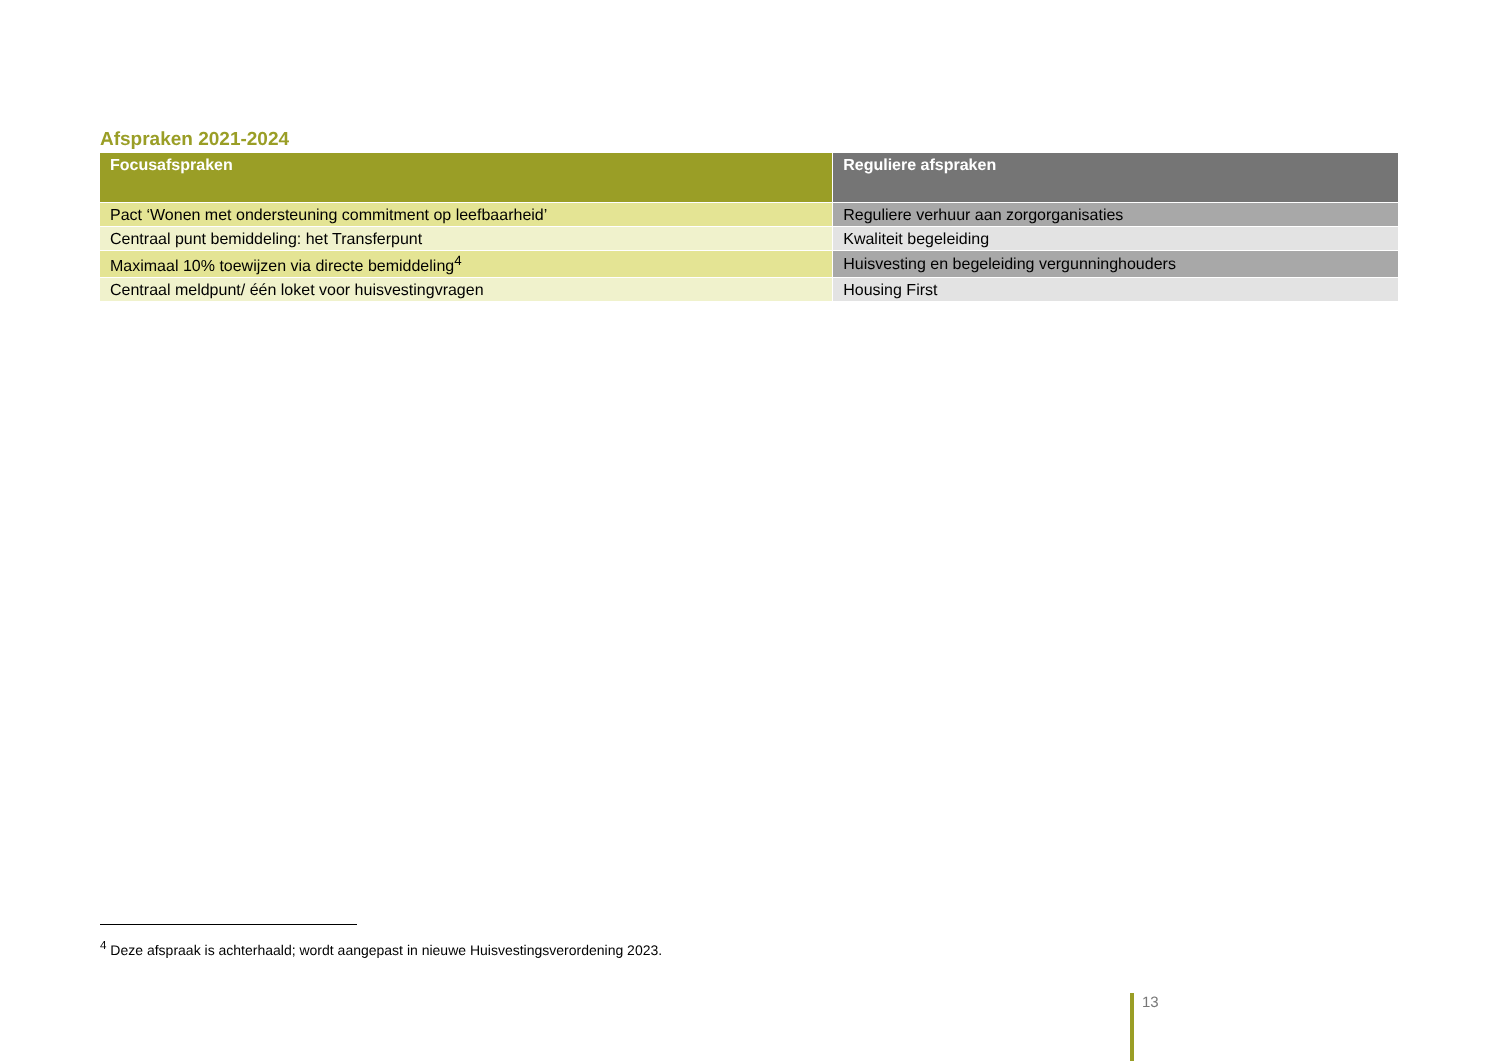Afspraken 2021-2024
| Focusafspraken | Reguliere afspraken |
| --- | --- |
| Pact ‘Wonen met ondersteuning commitment op leefbaarheid’ | Reguliere verhuur aan zorgorganisaties |
| Centraal punt bemiddeling: het Transferpunt | Kwaliteit begeleiding |
| Maximaal 10% toewijzen via directe bemiddeling<sup>4</sup> | Huisvesting en begeleiding vergunninghouders |
| Centraal meldpunt/ één loket voor huisvestingvragen | Housing First |
<sup>4</sup> Deze afspraak is achterhaald; wordt aangepast in nieuwe Huisvestingsverordening 2023.
13